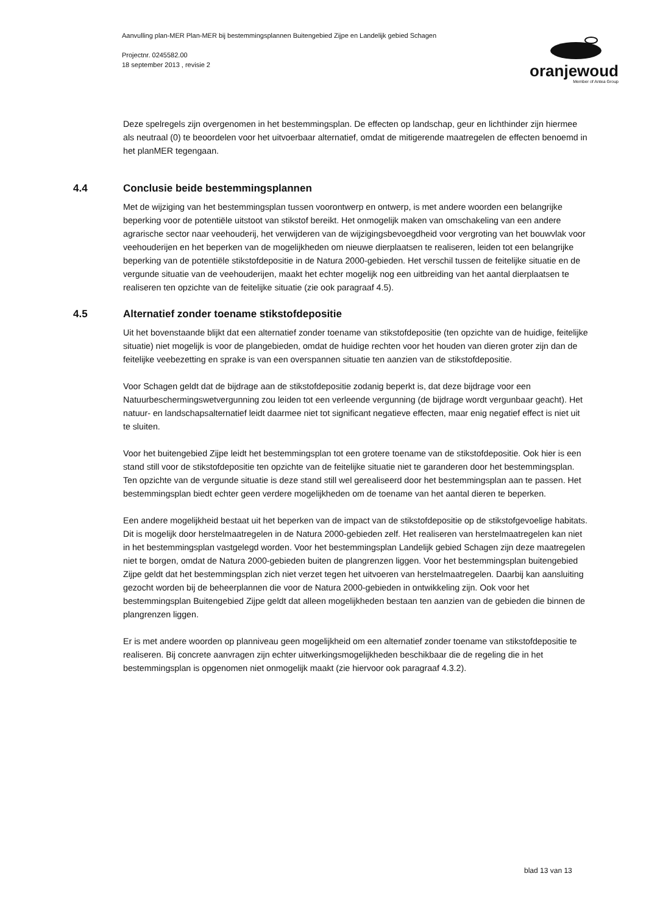Aanvulling plan-MER Plan-MER bij bestemmingsplannen Buitengebied Zijpe en Landelijk gebied Schagen
Projectnr. 0245582.00
18 september 2013 , revisie 2
oranjewoud
Member of Antea Group
Deze spelregels zijn overgenomen in het bestemmingsplan. De effecten op landschap, geur en lichthinder zijn hiermee als neutraal (0) te beoordelen voor het uitvoerbaar alternatief, omdat de mitigerende maatregelen de effecten benoemd in het planMER tegengaan.
4.4 Conclusie beide bestemmingsplannen
Met de wijziging van het bestemmingsplan tussen voorontwerp en ontwerp, is met andere woorden een belangrijke beperking voor de potentiële uitstoot van stikstof bereikt. Het onmogelijk maken van omschakeling van een andere agrarische sector naar veehouderij, het verwijderen van de wijzigingsbevoegdheid voor vergroting van het bouwvlak voor veehouderijen en het beperken van de mogelijkheden om nieuwe dierplaatsen te realiseren, leiden tot een belangrijke beperking van de potentiële stikstofdepositie in de Natura 2000-gebieden. Het verschil tussen de feitelijke situatie en de vergunde situatie van de veehouderijen, maakt het echter mogelijk nog een uitbreiding van het aantal dierplaatsen te realiseren ten opzichte van de feitelijke situatie (zie ook paragraaf 4.5).
4.5 Alternatief zonder toename stikstofdepositie
Uit het bovenstaande blijkt dat een alternatief zonder toename van stikstofdepositie (ten opzichte van de huidige, feitelijke situatie) niet mogelijk is voor de plangebieden, omdat de huidige rechten voor het houden van dieren groter zijn dan de feitelijke veebezetting en sprake is van een overspannen situatie ten aanzien van de stikstofdepositie.
Voor Schagen geldt dat de bijdrage aan de stikstofdepositie zodanig beperkt is, dat deze bijdrage voor een Natuurbeschermingswetvergunning zou leiden tot een verleende vergunning (de bijdrage wordt vergunbaar geacht). Het natuur- en landschapsalternatief leidt daarmee niet tot significant negatieve effecten, maar enig negatief effect is niet uit te sluiten.
Voor het buitengebied Zijpe leidt het bestemmingsplan tot een grotere toename van de stikstofdepositie. Ook hier is een stand still voor de stikstofdepositie ten opzichte van de feitelijke situatie niet te garanderen door het bestemmingsplan. Ten opzichte van de vergunde situatie is deze stand still wel gerealiseerd door het bestemmingsplan aan te passen. Het bestemmingsplan biedt echter geen verdere mogelijkheden om de toename van het aantal dieren te beperken.
Een andere mogelijkheid bestaat uit het beperken van de impact van de stikstofdepositie op de stikstofgevoelige habitats. Dit is mogelijk door herstelmaatregelen in de Natura 2000-gebieden zelf. Het realiseren van herstelmaatregelen kan niet in het bestemmingsplan vastgelegd worden. Voor het bestemmingsplan Landelijk gebied Schagen zijn deze maatregelen niet te borgen, omdat de Natura 2000-gebieden buiten de plangrenzen liggen. Voor het bestemmingsplan buitengebied Zijpe geldt dat het bestemmingsplan zich niet verzet tegen het uitvoeren van herstelmaatregelen. Daarbij kan aansluiting gezocht worden bij de beheerplannen die voor de Natura 2000-gebieden in ontwikkeling zijn. Ook voor het bestemmingsplan Buitengebied Zijpe geldt dat alleen mogelijkheden bestaan ten aanzien van de gebieden die binnen de plangrenzen liggen.
Er is met andere woorden op planniveau geen mogelijkheid om een alternatief zonder toename van stikstofdepositie te realiseren. Bij concrete aanvragen zijn echter uitwerkingsmogelijkheden beschikbaar die de regeling die in het bestemmingsplan is opgenomen niet onmogelijk maakt (zie hiervoor ook paragraaf 4.3.2).
blad 13 van 13